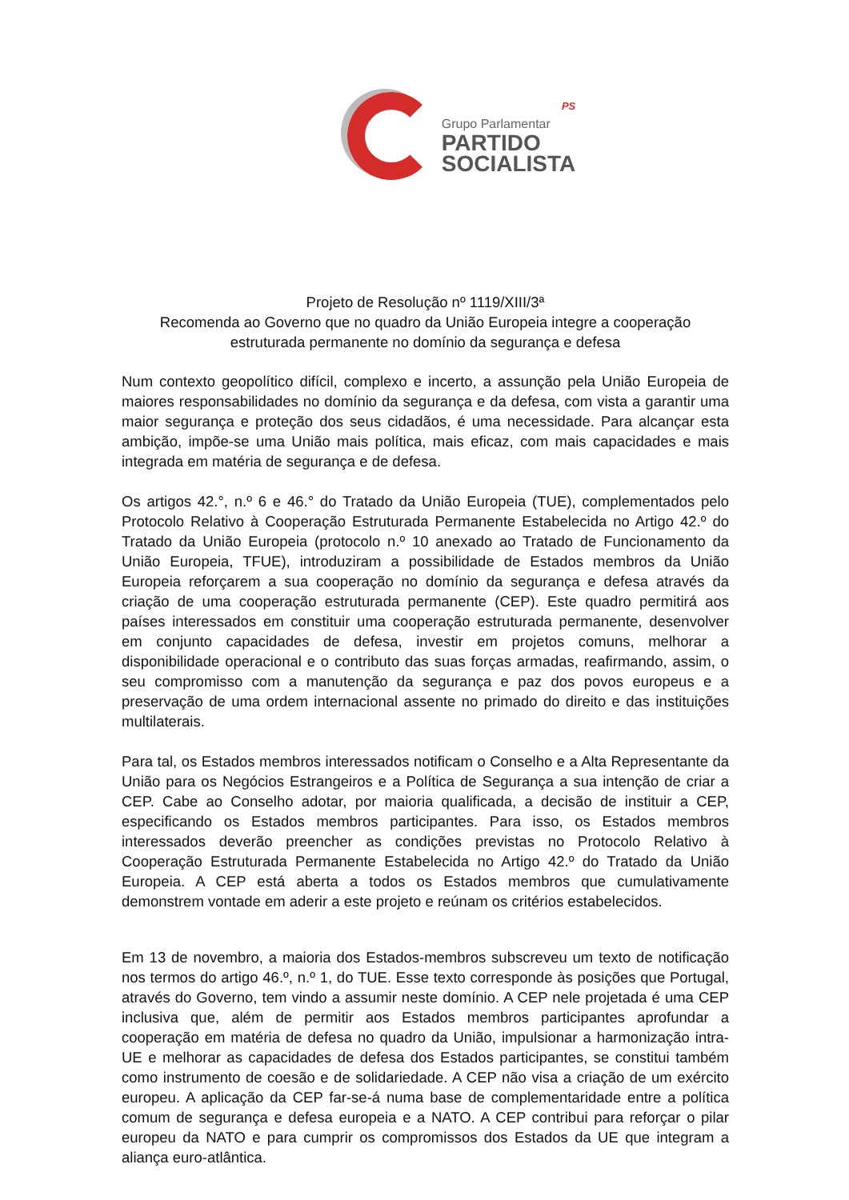PS
Grupo Parlamentar
PARTIDO
SOCIALISTA
Projeto de Resolução nº 1119/XIII/3ª
Recomenda ao Governo que no quadro da União Europeia integre a cooperação
estruturada permanente no domínio da segurança e defesa
Num contexto geopolítico difícil, complexo e incerto, a assunção pela União Europeia de maiores responsabilidades no domínio da segurança e da defesa, com vista a garantir uma maior segurança e proteção dos seus cidadãos, é uma necessidade. Para alcançar esta ambição, impõe-se uma União mais política, mais eficaz, com mais capacidades e mais integrada em matéria de segurança e de defesa.
Os artigos 42.°, n.º 6 e 46.° do Tratado da União Europeia (TUE), complementados pelo Protocolo Relativo à Cooperação Estruturada Permanente Estabelecida no Artigo 42.º do Tratado da União Europeia (protocolo n.º 10 anexado ao Tratado de Funcionamento da União Europeia, TFUE), introduziram a possibilidade de Estados membros da União Europeia reforçarem a sua cooperação no domínio da segurança e defesa através da criação de uma cooperação estruturada permanente (CEP). Este quadro permitirá aos países interessados em constituir uma cooperação estruturada permanente, desenvolver em conjunto capacidades de defesa, investir em projetos comuns, melhorar a disponibilidade operacional e o contributo das suas forças armadas, reafirmando, assim, o seu compromisso com a manutenção da segurança e paz dos povos europeus e a preservação de uma ordem internacional assente no primado do direito e das instituições multilaterais.
Para tal, os Estados membros interessados notificam o Conselho e a Alta Representante da União para os Negócios Estrangeiros e a Política de Segurança a sua intenção de criar a CEP. Cabe ao Conselho adotar, por maioria qualificada, a decisão de instituir a CEP, especificando os Estados membros participantes. Para isso, os Estados membros interessados deverão preencher as condições previstas no Protocolo Relativo à Cooperação Estruturada Permanente Estabelecida no Artigo 42.º do Tratado da União Europeia. A CEP está aberta a todos os Estados membros que cumulativamente demonstrem vontade em aderir a este projeto e reúnam os critérios estabelecidos.
Em 13 de novembro, a maioria dos Estados-membros subscreveu um texto de notificação nos termos do artigo 46.º, n.º 1, do TUE. Esse texto corresponde às posições que Portugal, através do Governo, tem vindo a assumir neste domínio. A CEP nele projetada é uma CEP inclusiva que, além de permitir aos Estados membros participantes aprofundar a cooperação em matéria de defesa no quadro da União, impulsionar a harmonização intra-UE e melhorar as capacidades de defesa dos Estados participantes, se constitui também como instrumento de coesão e de solidariedade. A CEP não visa a criação de um exército europeu. A aplicação da CEP far-se-á numa base de complementaridade entre a política comum de segurança e defesa europeia e a NATO. A CEP contribui para reforçar o pilar europeu da NATO e para cumprir os compromissos dos Estados da UE que integram a aliança euro-atlântica.